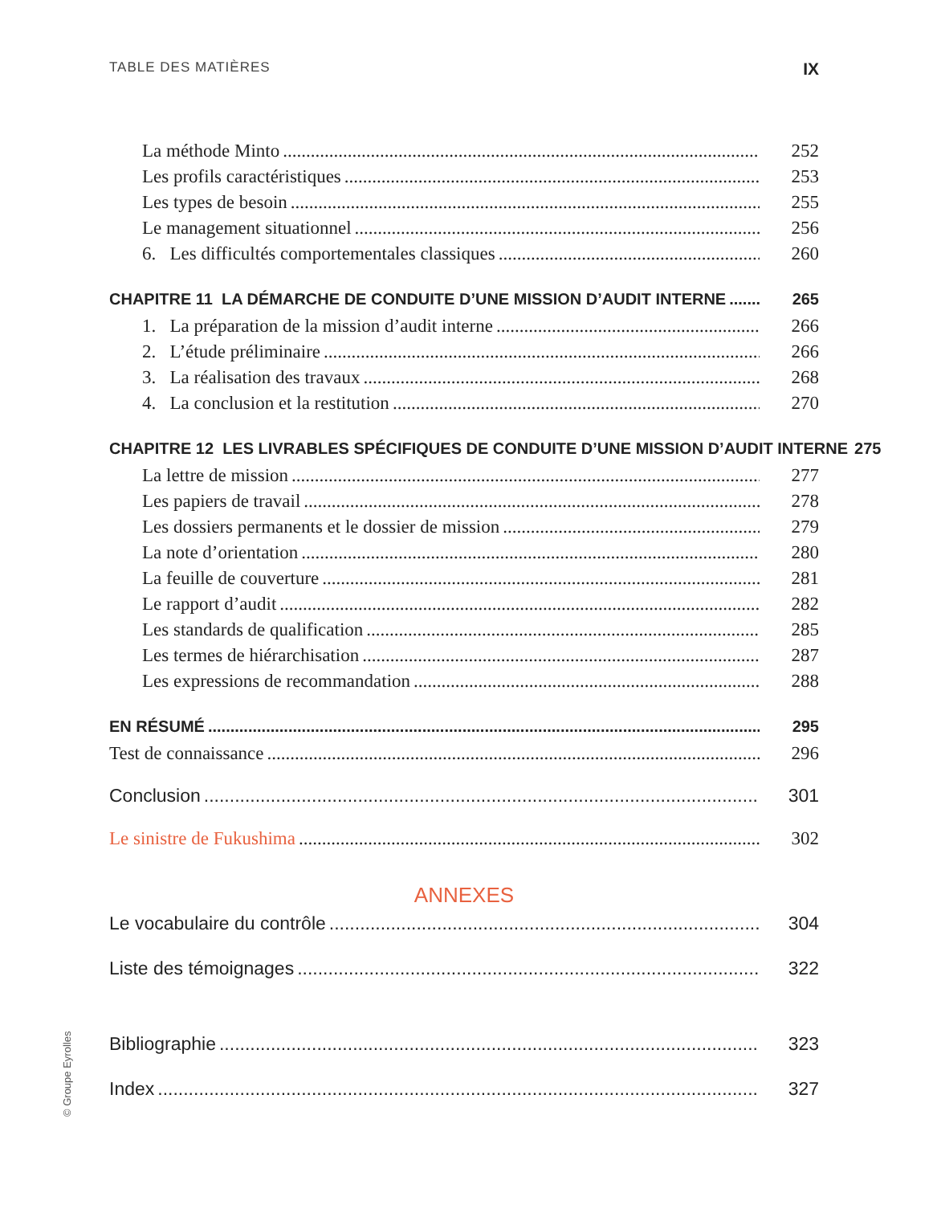TABLE DES MATIÈRES IX
La méthode Minto 252
Les profils caractéristiques 253
Les types de besoin 255
Le management situationnel 256
6. Les difficultés comportementales classiques 260
CHAPITRE 11 LA DÉMARCHE DE CONDUITE D’UNE MISSION D’AUDIT INTERNE 265
1. La préparation de la mission d’audit interne 266
2. L’étude préliminaire 266
3. La réalisation des travaux 268
4. La conclusion et la restitution 270
CHAPITRE 12 LES LIVRABLES SPÉCIFIQUES DE CONDUITE D’UNE MISSION D’AUDIT INTERNE 275
La lettre de mission 277
Les papiers de travail 278
Les dossiers permanents et le dossier de mission 279
La note d’orientation 280
La feuille de couverture 281
Le rapport d’audit 282
Les standards de qualification 285
Les termes de hiérarchisation 287
Les expressions de recommandation 288
EN RÉSUMÉ 295
Test de connaissance 296
Conclusion 301
Le sinistre de Fukushima 302
ANNEXES
Le vocabulaire du contrôle 304
Liste des témoignages 322
Bibliographie 323
Index 327
© Groupe Eyrolles